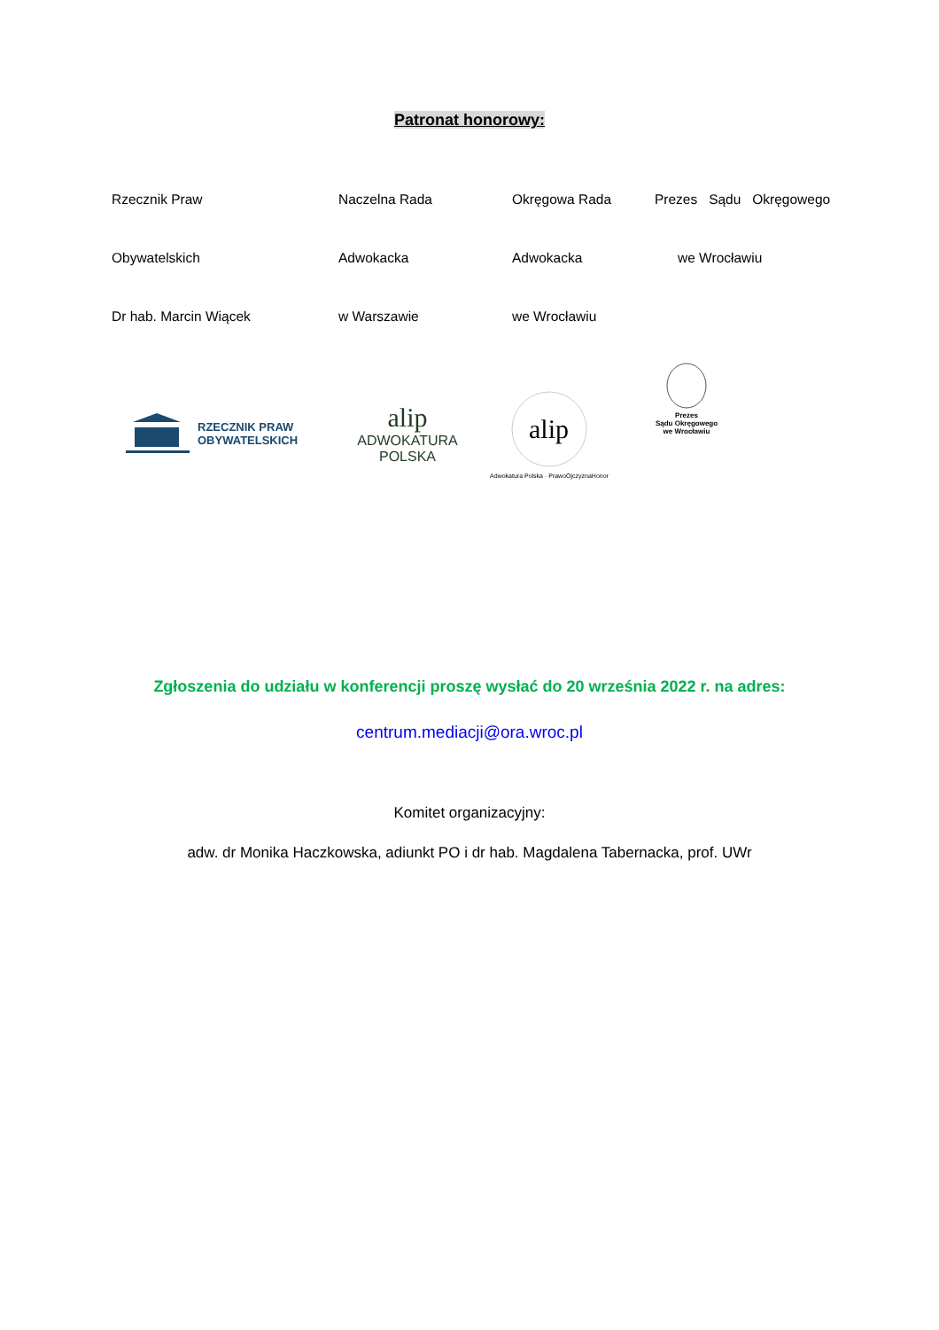Patronat honorowy:
| Rzecznik Praw | Naczelna Rada | Okręgowa Rada | Prezes Sądu Okręgowego |
| Obywatelskich | Adwokacka | Adwokacka | we Wrocławiu |
| Dr hab. Marcin Wiącek | w Warszawie | we Wrocławiu | |
RZECZNIK PRAW
OBYWATELSKICH
alip
ADWOKATURA
POLSKA
alip
Adwokatura Polska · PrawoOjczyznaHonor
Prezes
Sądu Okręgowego
we Wrocławiu
Zgłoszenia do udziału w konferencji proszę wysłać do 20 września 2022 r. na adres:
centrum.mediacji@ora.wroc.pl
Komitet organizacyjny:
adw. dr Monika Haczkowska, adiunkt PO i dr hab. Magdalena Tabernacka, prof. UWr